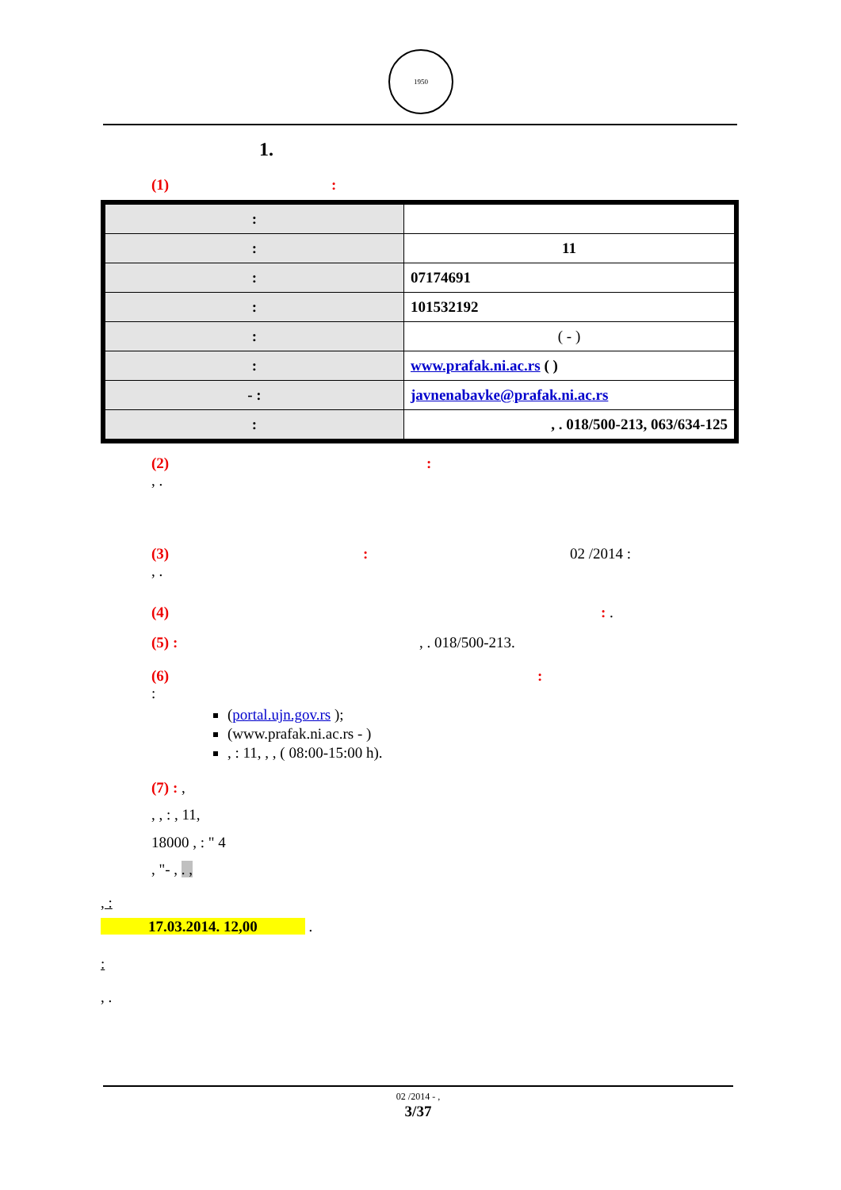1950
1.
(1) :
| : | |
| : | 11 |
| : | 07174691 |
| : | 101532192 |
| : | ( - ) |
| : | www.prafak.ni.ac.rs ( ) |
| - : | javnenabavke@prafak.ni.ac.rs |
| : | , . 018/500-213, 063/634-125 |
(2) :
, .
(3) : 02 /2014 :
, .
(4) : .
(5) : , . 018/500-213.
(6) :
:
(portal.ujn.gov.rs );
(www.prafak.ni.ac.rs - )
, : 11, , , ( 08:00-15:00 h).
(7) : ,
, , : , 11,
18000 , : " 4
, "- , . ,
, :
17.03.2014. 12,00 .
:
, .
02 /2014 - ,
3/37